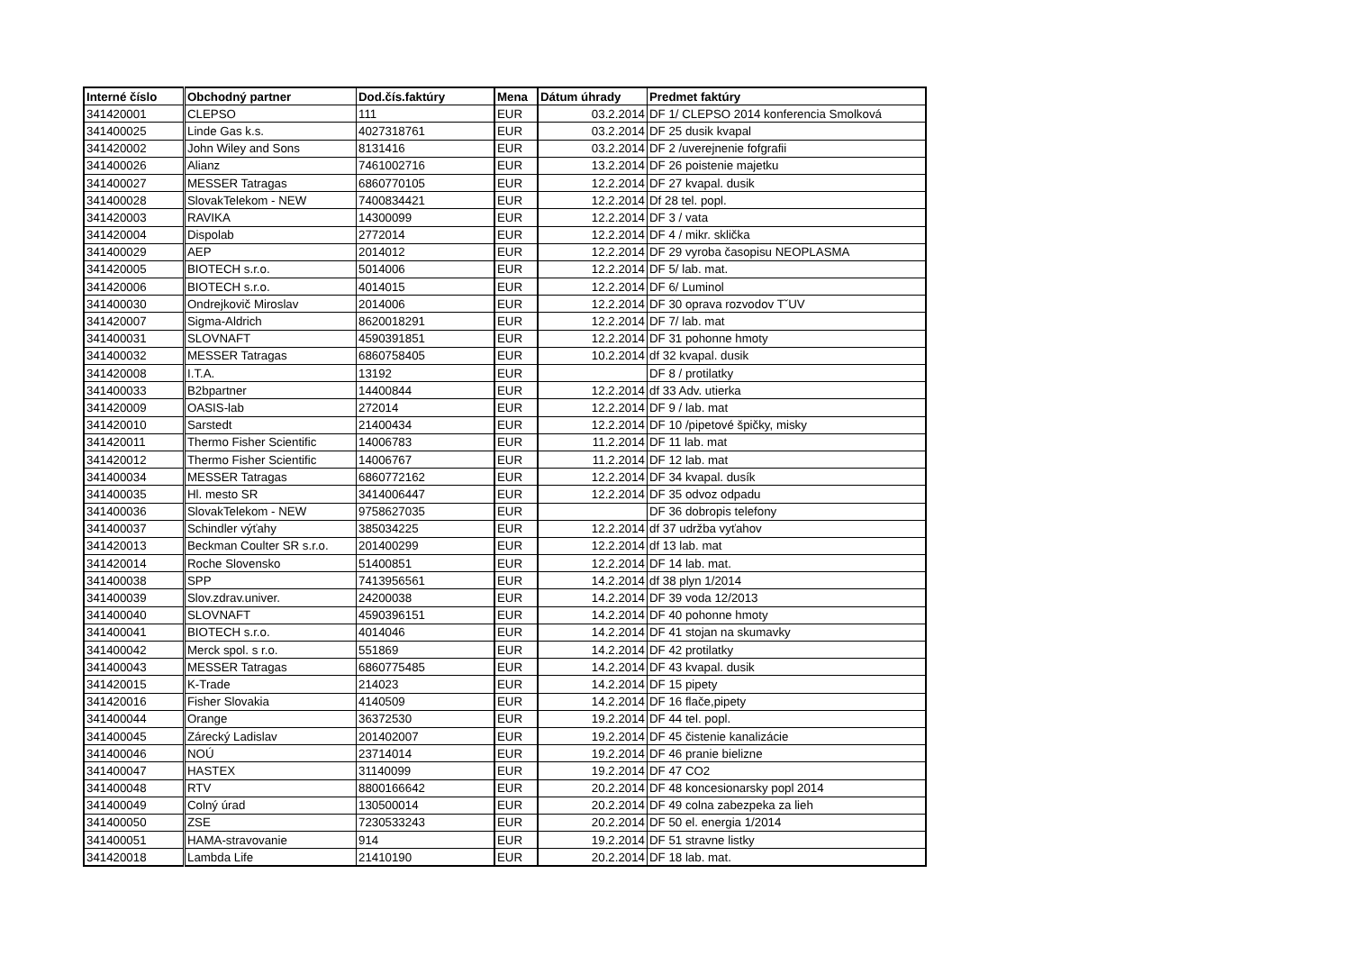| Interné číslo | Obchodný partner | Dod.čís.faktúry | Mena | Dátum úhrady | Predmet faktúry |
| --- | --- | --- | --- | --- | --- |
| 341420001 | CLEPSO | 111 | EUR | 03.2.2014 | DF 1/ CLEPSO 2014 konferencia Smolková |
| 341400025 | Linde Gas k.s. | 4027318761 | EUR | 03.2.2014 | DF 25 dusik kvapal |
| 341420002 | John Wiley and Sons | 8131416 | EUR | 03.2.2014 | DF 2 /uverejnenie fofgrafii |
| 341400026 | Alianz | 7461002716 | EUR | 13.2.2014 | DF 26 poistenie majetku |
| 341400027 | MESSER Tatragas | 6860770105 | EUR | 12.2.2014 | DF 27 kvapal. dusik |
| 341400028 | SlovakTelekom - NEW | 7400834421 | EUR | 12.2.2014 | Df 28 tel. popl. |
| 341420003 | RAVIKA | 14300099 | EUR | 12.2.2014 | DF 3 / vata |
| 341420004 | Dispolab | 2772014 | EUR | 12.2.2014 | DF 4 / mikr. sklička |
| 341400029 | AEP | 2014012 | EUR | 12.2.2014 | DF 29 vyroba časopisu NEOPLASMA |
| 341420005 | BIOTECH s.r.o. | 5014006 | EUR | 12.2.2014 | DF 5/ lab. mat. |
| 341420006 | BIOTECH s.r.o. | 4014015 | EUR | 12.2.2014 | DF 6/ Luminol |
| 341400030 | Ondrejkovič Miroslav | 2014006 | EUR | 12.2.2014 | DF 30 oprava rozvodov TˇUV |
| 341420007 | Sigma-Aldrich | 8620018291 | EUR | 12.2.2014 | DF 7/ lab. mat |
| 341400031 | SLOVNAFT | 4590391851 | EUR | 12.2.2014 | DF 31 pohonne hmoty |
| 341400032 | MESSER Tatragas | 6860758405 | EUR | 10.2.2014 | df 32 kvapal. dusik |
| 341420008 | I.T.A. | 13192 | EUR | | DF 8 / protilatky |
| 341400033 | B2bpartner | 14400844 | EUR | 12.2.2014 | df 33 Adv. utierka |
| 341420009 | OASIS-lab | 272014 | EUR | 12.2.2014 | DF 9 / lab. mat |
| 341420010 | Sarstedt | 21400434 | EUR | 12.2.2014 | DF 10 /pipetové špičky, misky |
| 341420011 | Thermo Fisher Scientific | 14006783 | EUR | 11.2.2014 | DF 11 lab. mat |
| 341420012 | Thermo Fisher Scientific | 14006767 | EUR | 11.2.2014 | DF 12 lab. mat |
| 341400034 | MESSER Tatragas | 6860772162 | EUR | 12.2.2014 | DF 34 kvapal. dusík |
| 341400035 | Hl. mesto SR | 3414006447 | EUR | 12.2.2014 | DF 35 odvoz odpadu |
| 341400036 | SlovakTelekom - NEW | 9758627035 | EUR | | DF 36 dobropis telefony |
| 341400037 | Schindler výťahy | 385034225 | EUR | 12.2.2014 | df 37 udržba vyťahov |
| 341420013 | Beckman Coulter SR s.r.o. | 201400299 | EUR | 12.2.2014 | df 13 lab. mat |
| 341420014 | Roche Slovensko | 51400851 | EUR | 12.2.2014 | DF 14 lab. mat. |
| 341400038 | SPP | 7413956561 | EUR | 14.2.2014 | df 38 plyn 1/2014 |
| 341400039 | Slov.zdrav.univer. | 24200038 | EUR | 14.2.2014 | DF 39 voda 12/2013 |
| 341400040 | SLOVNAFT | 4590396151 | EUR | 14.2.2014 | DF 40 pohonne hmoty |
| 341400041 | BIOTECH s.r.o. | 4014046 | EUR | 14.2.2014 | DF 41 stojan na skumavky |
| 341400042 | Merck spol. s r.o. | 551869 | EUR | 14.2.2014 | DF 42 protilatky |
| 341400043 | MESSER Tatragas | 6860775485 | EUR | 14.2.2014 | DF 43 kvapal. dusik |
| 341420015 | K-Trade | 214023 | EUR | 14.2.2014 | DF 15 pipety |
| 341420016 | Fisher Slovakia | 4140509 | EUR | 14.2.2014 | DF 16 flače,pipety |
| 341400044 | Orange | 36372530 | EUR | 19.2.2014 | DF 44 tel. popl. |
| 341400045 | Zárecký Ladislav | 201402007 | EUR | 19.2.2014 | DF 45 čistenie kanalizácie |
| 341400046 | NOÚ | 23714014 | EUR | 19.2.2014 | DF 46 pranie bielizne |
| 341400047 | HASTEX | 31140099 | EUR | 19.2.2014 | DF 47 CO2 |
| 341400048 | RTV | 8800166642 | EUR | 20.2.2014 | DF 48 koncesionarsky popl 2014 |
| 341400049 | Colný úrad | 130500014 | EUR | 20.2.2014 | DF 49 colna zabezpeka za lieh |
| 341400050 | ZSE | 7230533243 | EUR | 20.2.2014 | DF 50 el. energia 1/2014 |
| 341400051 | HAMA-stravovanie | 914 | EUR | 19.2.2014 | DF 51 stravne listky |
| 341420018 | Lambda Life | 21410190 | EUR | 20.2.2014 | DF 18 lab. mat. |